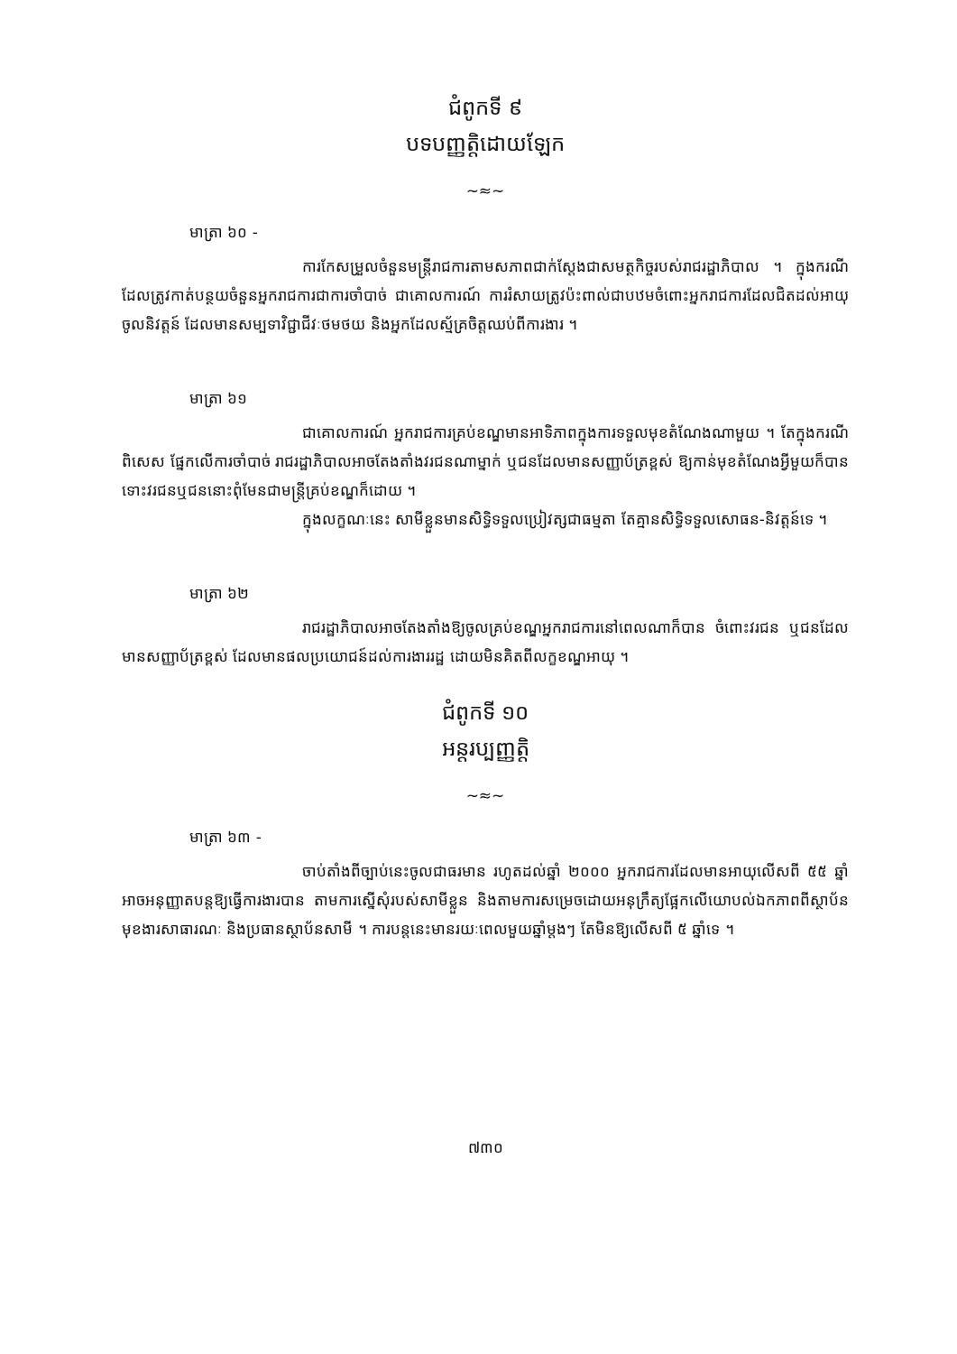ជំពូកទី ៩
បទបញ្ញត្តិដោយឡែក
~≈~
មាត្រា ៦០ -
ការកែសម្រួលចំនួនមន្ត្រីរាជការតាមសភាពជាក់ស្តែងជាសមត្ថកិច្ចរបស់រាជរដ្ឋាភិបាល ។ ក្នុងករណីដែលត្រូវកាត់បន្ថយចំនួនអ្នករាជការជាការចាំបាច់ ជាគោលការណ៍ ការរំសាយត្រូវប៉ះពាល់ជាបឋមចំពោះអ្នករាជការដែលជិតដល់អាយុចូលនិវត្តន៍ ដែលមានសម្បទាវិជ្ជាជីវៈថមថយ និងអ្នកដែលស្ម័គ្រចិត្តឈប់ពីការងារ ។
មាត្រា ៦១
ជាគោលការណ៍ អ្នករាជការគ្រប់ខណ្ឌមានអាទិភាពក្នុងការទទួលមុខតំណែងណាមួយ ។ តែក្នុងករណីពិសេស ផ្នែកលើការចាំបាច់ រាជរដ្ឋាភិបាលអាចតែងតាំងវរជនណាម្នាក់ ឬជនដែលមានសញ្ញាប័ត្រខ្ពស់ ឱ្យកាន់មុខតំណែងអ្វីមួយក៏បាន ទោះវរជនឬជននោះពុំមែនជាមន្ត្រីគ្រប់ខណ្ឌក៏ដោយ ។
ក្នុងលក្ខណៈនេះ សាមីខ្លួនមានសិទ្ធិទទួលប្រៀវត្សជាធម្មតា តែគ្មានសិទ្ធិទទួលសោធន-និវត្តន៍ទេ ។
មាត្រា ៦២
រាជរដ្ឋាភិបាលអាចតែងតាំងឱ្យចូលគ្រប់ខណ្ឌអ្នករាជការនៅពេលណាក៏បាន ចំពោះវរជន ឬជនដែលមានសញ្ញាប័ត្រខ្ពស់ ដែលមានផលប្រយោជន៍ដល់ការងាររដ្ឋ ដោយមិនគិតពីលក្ខខណ្ឌអាយុ ។
ជំពូកទី ១០
អន្តរប្បញ្ញត្តិ
~≈~
មាត្រា ៦៣ -
ចាប់តាំងពីច្បាប់នេះចូលជាធរមាន រហូតដល់ឆ្នាំ ២០០០ អ្នករាជការដែលមានអាយុលើសពី ៥៥ ឆ្នាំ អាចអនុញ្ញាតបន្តឱ្យធ្វើការងារបាន តាមការស្នើសុំរបស់សាមីខ្លួន និងតាមការសម្រេចដោយអនុក្រឹត្យផ្អែកលើយោបល់ឯកភាពពីស្ថាប័នមុខងារសាធារណៈ និងប្រធានស្ថាប័នសាមី ។ ការបន្តនេះមានរយៈពេលមួយឆ្នាំម្តងៗ តែមិនឱ្យលើសពី ៥ ឆ្នាំទេ ។
៧៣០